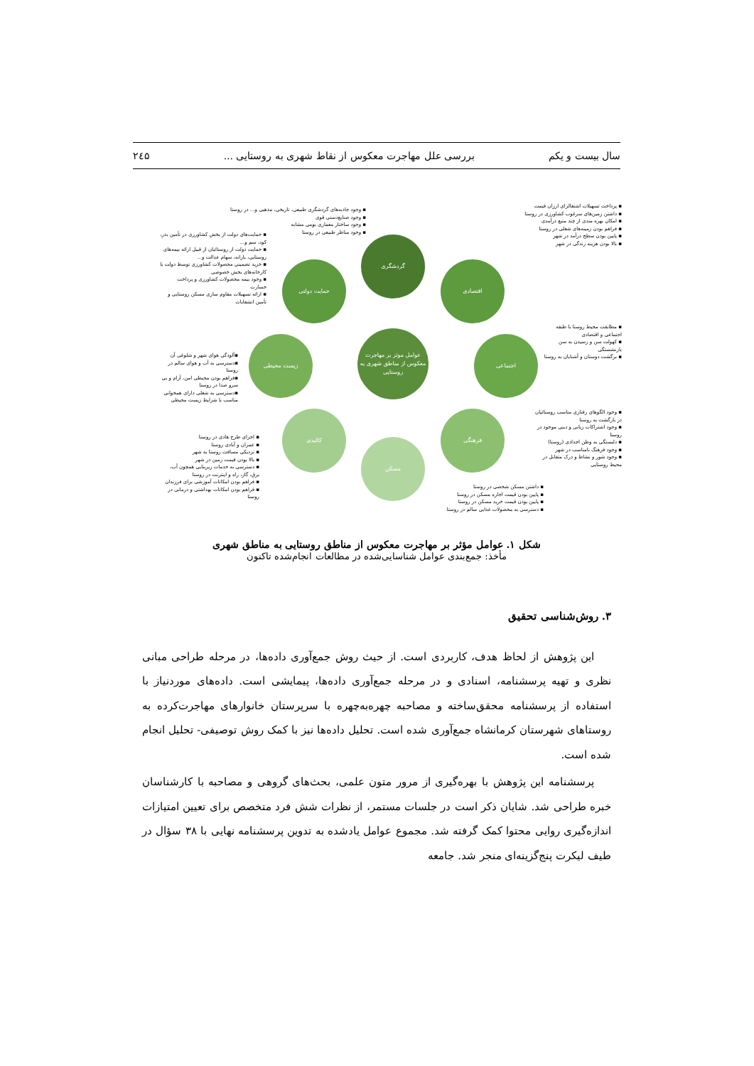سال بیست و یکم بررسی علل مهاجرت معکوس از نقاط شهری به روستایی ... ۲٤۵
گردشگری
اقتصادی
اجتماعی
فرهنگی
مسکن
کالبدی
زیست محیطی
حمایت دولتی
عوامل موثر بر مهاجرت معکوس از مناطق شهری به روستایی
▪ پرداخت تسهیلات اشتغالزای ارزان قیمت
▪ داشتن زمین‌های سرغوب کشاورزی در روستا
▪ امکان بهره مندی از چند منبع درآمدی
▪ فراهم بودن زمینه‌های شغلی در روستا
▪ پایین بودن سطح درآمد در شهر
▪ بالا بودن هزینه زندگی در شهر
▪ وجود جاذبه‌های گردشگری طبیعی، تاریخی، مذهبی و... در روستا
▪ وجود صنایع‌دستی قوی
▪ وجود ساختار معماری بومی مشابه
▪ وجود مناظر طبیعی در روستا
▪ حمایت‌های دولت از بخش کشاورزی در تأمین بذر، کود، سم و...
▪ حمایت دولت از روستائیان از قبیل ارائه بیمه‌های روستایی، یارانه، سهام عدالت و...
▪ خرید تضمینی محصولات کشاورزی توسط دولت یا کارخانه‌های بخش خصوصی
▪ وجود بیمه محصولات کشاورزی و پرداخت خسارت
▪ ارائه تسهیلات مقاوم سازی مسکن روستایی و تأمین انشعابات
▪ مطابقت محیط روستا با طبقه اجتماعی و اقتصادی
▪ کهولت سن و رسیدن به سن بازنشستگی
▪ برگشت دوستان و آشنایان به روستا
▪آلودگی هوای شهر و شلوغی آن
▪دسترسی به آب و هوای سالم در روستا
▪فراهم بودن محیطی امن، آرام و بی سرو صدا در روستا
▪دسترسی به شغلی دارای همخوانی مناسب با شرایط زیست محیطی
▪ وجود الگوهای رفتاری مناسب روستائیان در بازگشت به روستا
▪ وجود اشتراکات زبانی و دینی موجود در روستا
▪ دلبستگی به وطن اجدادی (روستا)
▪ وجود فرهنگ نامناسب در شهر
▪ وجود شور و نشاط و درک متقابل در محیط روستایی
▪ اجرای طرح هادی در روستا
▪ عمران و آبادی روستا
▪ نزدیکی مسافت روستا به شهر
▪ بالا بودن قیمت زمین در شهر
▪ دسترسی به خدمات زیربنایی همچون آب، برق، گاز، راه و اینترنت در روستا
▪ فراهم بودن امکانات آموزشی برای فرزندان
▪ فراهم بودن امکانات بهداشتی و درمانی در روستا
▪ داشتن مسکن شخصی در روستا
▪ پایین بودن قیمت اجاره مسکن در روستا
▪ پایین بودن قیمت خرید مسکن در روستا
▪ دسترسی به محصولات غذایی سالم در روستا
شکل ۱. عوامل مؤثر بر مهاجرت معکوس از مناطق روستایی به مناطق شهری
مأخذ: جمع‌بندی عوامل شناسایی‌شده در مطالعات انجام‌شده تاکنون
۳. روش‌شناسی تحقیق
این پژوهش از لحاظ هدف، کاربردی است. از حیث روش جمع‌آوری داده‌ها، در مرحله طراحی مبانی نظری و تهیه پرسشنامه، اسنادی و در مرحله جمع‌آوری داده‌ها، پیمایشی است. داده‌های موردنیاز با استفاده از پرسشنامه محقق‌ساخته و مصاحبه چهره‌به‌چهره با سرپرستان خانوارهای مهاجرت‌کرده به روستاهای شهرستان کرمانشاه جمع‌آوری شده است. تحلیل داده‌ها نیز با کمک روش توصیفی- تحلیل انجام شده است.
پرسشنامه این پژوهش با بهره‌گیری از مرور متون علمی، بحث‌های گروهی و مصاحبه با کارشناسان خبره طراحی شد. شایان ذکر است در جلسات مستمر، از نظرات شش فرد متخصص برای تعیین امتیازات اندازه‌گیری روایی محتوا کمک گرفته شد. مجموع عوامل یادشده به تدوین پرسشنامه نهایی با ۳۸ سؤال در طیف لیکرت پنج‌گزینه‌ای منجر شد. جامعه